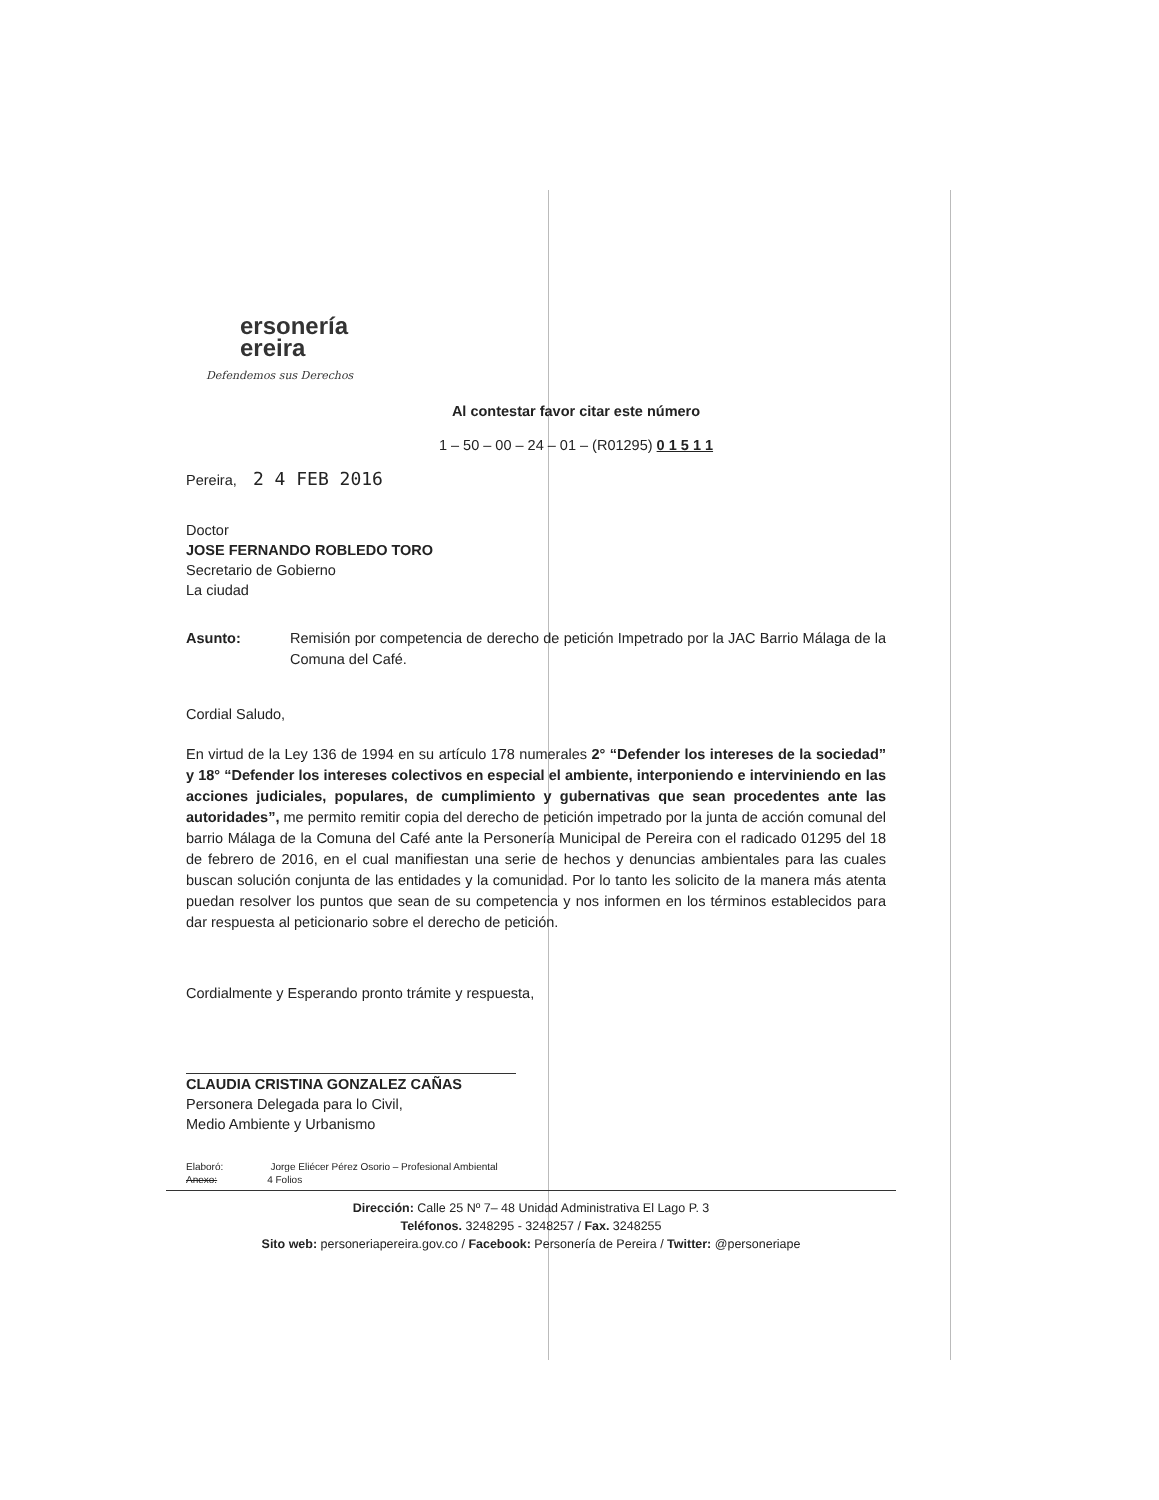ersonería
ereira
Defendemos sus Derechos
Al contestar favor citar este número
1 – 50 – 00 – 24 – 01 – (R01295) 0 1 5 1 1
Pereira, 2 4 FEB 2016
Doctor
JOSE FERNANDO ROBLEDO TORO
Secretario de Gobierno
La ciudad
Asunto:
Remisión por competencia de derecho de petición Impetrado por la JAC Barrio Málaga de la Comuna del Café.
Cordial Saludo,
En virtud de la Ley 136 de 1994 en su artículo 178 numerales 2° “Defender los intereses de la sociedad” y 18° “Defender los intereses colectivos en especial el ambiente, interponiendo e interviniendo en las acciones judiciales, populares, de cumplimiento y gubernativas que sean procedentes ante las autoridades”, me permito remitir copia del derecho de petición impetrado por la junta de acción comunal del barrio Málaga de la Comuna del Café ante la Personería Municipal de Pereira con el radicado 01295 del 18 de febrero de 2016, en el cual manifiestan una serie de hechos y denuncias ambientales para las cuales buscan solución conjunta de las entidades y la comunidad. Por lo tanto les solicito de la manera más atenta puedan resolver los puntos que sean de su competencia y nos informen en los términos establecidos para dar respuesta al peticionario sobre el derecho de petición.
Cordialmente y Esperando pronto trámite y respuesta,
CLAUDIA CRISTINA GONZALEZ CAÑAS
Personera Delegada para lo Civil,
Medio Ambiente y Urbanismo
Elaboró: Jorge Eliécer Pérez Osorio – Profesional Ambiental
Anexo: 4 Folios
Dirección: Calle 25 Nº 7– 48 Unidad Administrativa El Lago P. 3
Teléfonos. 3248295 - 3248257 / Fax. 3248255
Sito web: personeriapereira.gov.co / Facebook: Personería de Pereira / Twitter: @personeriape